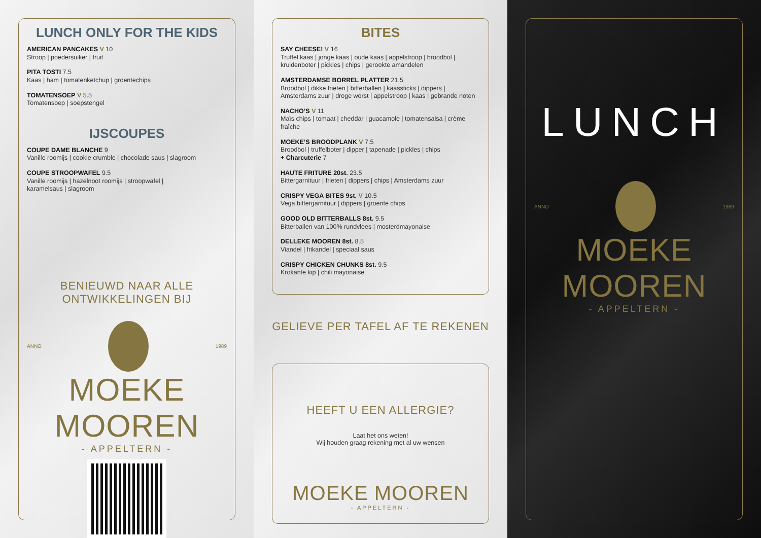LUNCH ONLY FOR THE KIDS
AMERICAN PANCAKES V 10
Stroop | poedersuiker | fruit
PITA TOSTI 7.5
Kaas | ham | tomatenketchup | groentechips
TOMATENSOEP V 5.5
Tomatensoep | soepstengel
IJSCOUPES
COUPE DAME BLANCHE 9
Vanille roomijs | cookie crumble | chocolade saus | slagroom
COUPE STROOPWAFEL 9.5
Vanille roomijs | hazelnoot roomijs | stroopwafel |
karamelsaus | slagroom
BENIEUWD NAAR ALLE ONTWIKKELINGEN BIJ
ANNO 1989
MOEKE MOOREN
- APPELTERN -
BITES
SAY CHEESE! V 16
Truffel kaas | jonge kaas | oude kaas | appelstroop | broodbol | kruidenboter | pickles | chips | gerookte amandelen
AMSTERDAMSE BORREL PLATTER 21.5
Broodbol | dikke frieten | bitterballen | kaassticks | dippers | Amsterdams zuur | droge worst | appelstroop | kaas | gebrande noten
NACHO’S V 11
Maïs chips | tomaat | cheddar | guacamole | tomatensalsa | crème fraîche
MOEKE’S BROODPLANK V 7.5
Broodbol | truffelboter | dipper | tapenade | pickles | chips
+ Charcuterie 7
HAUTE FRITURE 20st. 23.5
Bittergarnituur | frieten | dippers | chips | Amsterdams zuur
CRISPY VEGA BITES 9st. V 10.5
Vega bittergarnituur | dippers | groente chips
GOOD OLD BITTERBALLS 8st. 9.5
Bitterballen van 100% rundvlees | mosterdmayonaise
DELLEKE MOOREN 8st. 8.5
Viandel | frikandel | speciaal saus
CRISPY CHICKEN CHUNKS 8st. 9.5
Krokante kip | chili mayonaise
GELIEVE PER TAFEL AF TE REKENEN
HEEFT U EEN ALLERGIE?
Laat het ons weten!
Wij houden graag rekening met al uw wensen
MOEKE MOOREN
- APPELTERN -
LUNCH
ANNO 1989
MOEKE MOOREN
- APPELTERN -